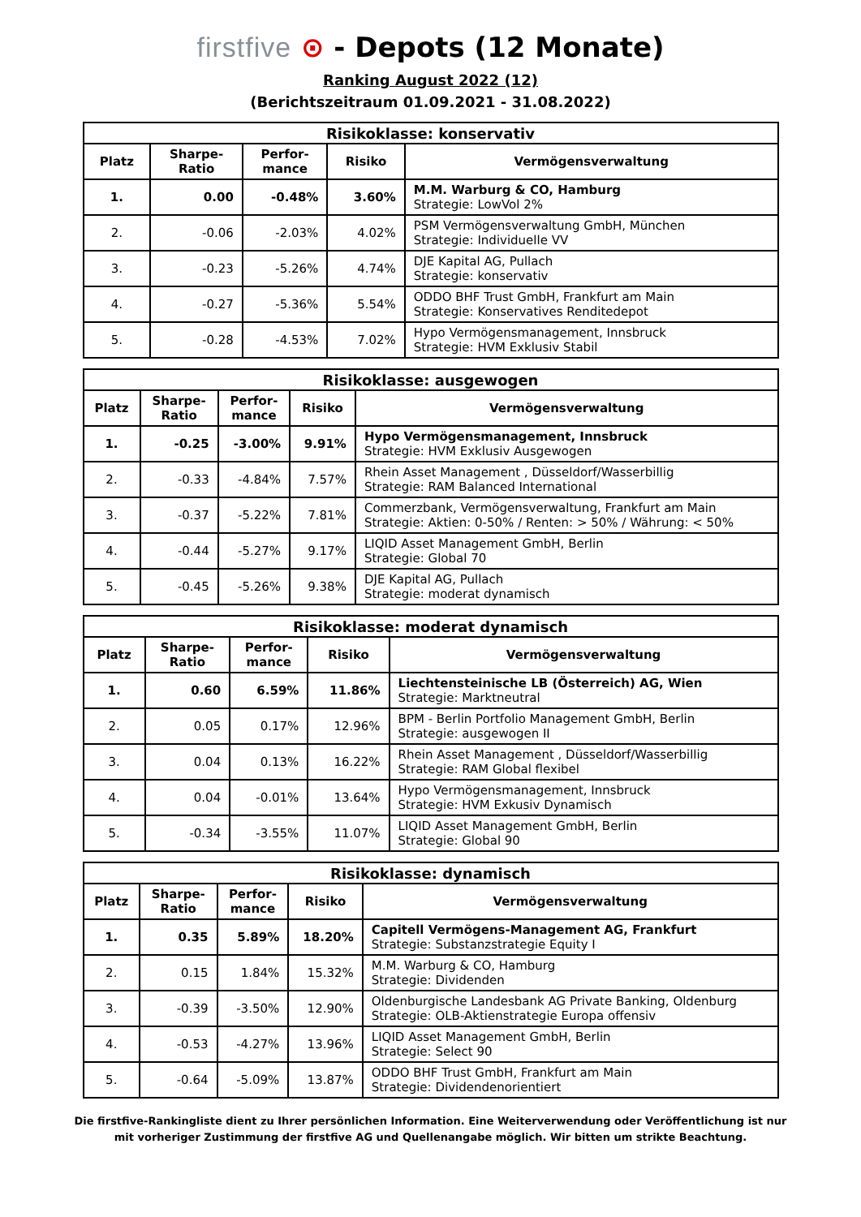firstfive ⊙ - Depots (12 Monate)
Ranking August 2022 (12)
(Berichtszeitraum 01.09.2021 - 31.08.2022)
| Risikoklasse: konservativ | | | | |
| --- | --- | --- | --- | --- |
| Platz | Sharpe- Ratio | Perfor- mance | Risiko | Vermögensverwaltung |
| 1. | 0.00 | -0.48% | 3.60% | M.M. Warburg & CO, Hamburg Strategie: LowVol 2% |
| 2. | -0.06 | -2.03% | 4.02% | PSM Vermögensverwaltung GmbH, München Strategie: Individuelle VV |
| 3. | -0.23 | -5.26% | 4.74% | DJE Kapital AG, Pullach Strategie: konservativ |
| 4. | -0.27 | -5.36% | 5.54% | ODDO BHF Trust GmbH, Frankfurt am Main Strategie: Konservatives Renditedepot |
| 5. | -0.28 | -4.53% | 7.02% | Hypo Vermögensmanagement, Innsbruck Strategie: HVM Exklusiv Stabil |
| Risikoklasse: ausgewogen | | | | |
| --- | --- | --- | --- | --- |
| Platz | Sharpe- Ratio | Perfor- mance | Risiko | Vermögensverwaltung |
| 1. | -0.25 | -3.00% | 9.91% | Hypo Vermögensmanagement, Innsbruck Strategie: HVM Exklusiv Ausgewogen |
| 2. | -0.33 | -4.84% | 7.57% | Rhein Asset Management , Düsseldorf/Wasserbillig Strategie: RAM Balanced International |
| 3. | -0.37 | -5.22% | 7.81% | Commerzbank, Vermögensverwaltung, Frankfurt am Main Strategie: Aktien: 0-50% / Renten: > 50% / Währung: < 50% |
| 4. | -0.44 | -5.27% | 9.17% | LIQID Asset Management GmbH, Berlin Strategie: Global 70 |
| 5. | -0.45 | -5.26% | 9.38% | DJE Kapital AG, Pullach Strategie: moderat dynamisch |
| Risikoklasse: moderat dynamisch | | | | |
| --- | --- | --- | --- | --- |
| Platz | Sharpe- Ratio | Perfor- mance | Risiko | Vermögensverwaltung |
| 1. | 0.60 | 6.59% | 11.86% | Liechtensteinische LB (Österreich) AG, Wien Strategie: Marktneutral |
| 2. | 0.05 | 0.17% | 12.96% | BPM - Berlin Portfolio Management GmbH, Berlin Strategie: ausgewogen II |
| 3. | 0.04 | 0.13% | 16.22% | Rhein Asset Management , Düsseldorf/Wasserbillig Strategie: RAM Global flexibel |
| 4. | 0.04 | -0.01% | 13.64% | Hypo Vermögensmanagement, Innsbruck Strategie: HVM Exkusiv Dynamisch |
| 5. | -0.34 | -3.55% | 11.07% | LIQID Asset Management GmbH, Berlin Strategie: Global 90 |
| Risikoklasse: dynamisch | | | | |
| --- | --- | --- | --- | --- |
| Platz | Sharpe- Ratio | Perfor- mance | Risiko | Vermögensverwaltung |
| 1. | 0.35 | 5.89% | 18.20% | Capitell Vermögens-Management AG, Frankfurt Strategie: Substanzstrategie Equity I |
| 2. | 0.15 | 1.84% | 15.32% | M.M. Warburg & CO, Hamburg Strategie: Dividenden |
| 3. | -0.39 | -3.50% | 12.90% | Oldenburgische Landesbank AG Private Banking, Oldenburg Strategie: OLB-Aktienstrategie Europa offensiv |
| 4. | -0.53 | -4.27% | 13.96% | LIQID Asset Management GmbH, Berlin Strategie: Select 90 |
| 5. | -0.64 | -5.09% | 13.87% | ODDO BHF Trust GmbH, Frankfurt am Main Strategie: Dividendenorientiert |
Die firstfive-Rankingliste dient zu Ihrer persönlichen Information. Eine Weiterverwendung oder Veröffentlichung ist nur
mit vorheriger Zustimmung der firstfive AG und Quellenangabe möglich. Wir bitten um strikte Beachtung.